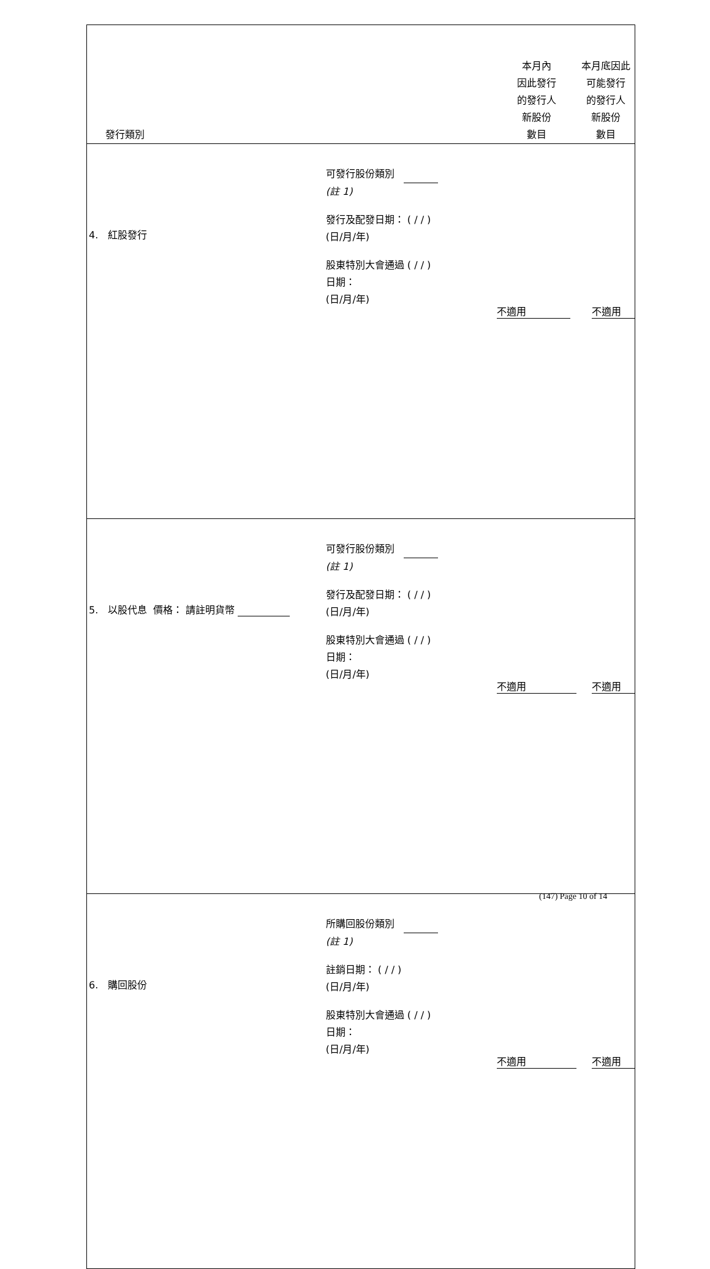| 發行類別 | | 本月內 因此發行 的發行人 新股份 數目 | 本月底因此 可能發行 的發行人 新股份 數目 |
| --- | --- | --- | --- |
| 4. 紅股發行 | 可發行股份類別 (註 1) 發行及配發日期： ( / / ) (日/月/年) 股東特別大會通過 ( / / ) 日期： (日/月/年) | 不適用 | 不適用 |
| 5. 以股代息 價格： 請註明貨幣 | 可發行股份類別 (註 1) 發行及配發日期： ( / / ) (日/月/年) 股東特別大會通過 ( / / ) 日期： (日/月/年) | 不適用 | 不適用 |
| 6. 購回股份 | 所購回股份類別 (註 1) 註銷日期： ( / / ) (日/月/年) 股東特別大會通過 ( / / ) 日期： (日/月/年) | 不適用 | 不適用 |
(147) Page 10 of 14